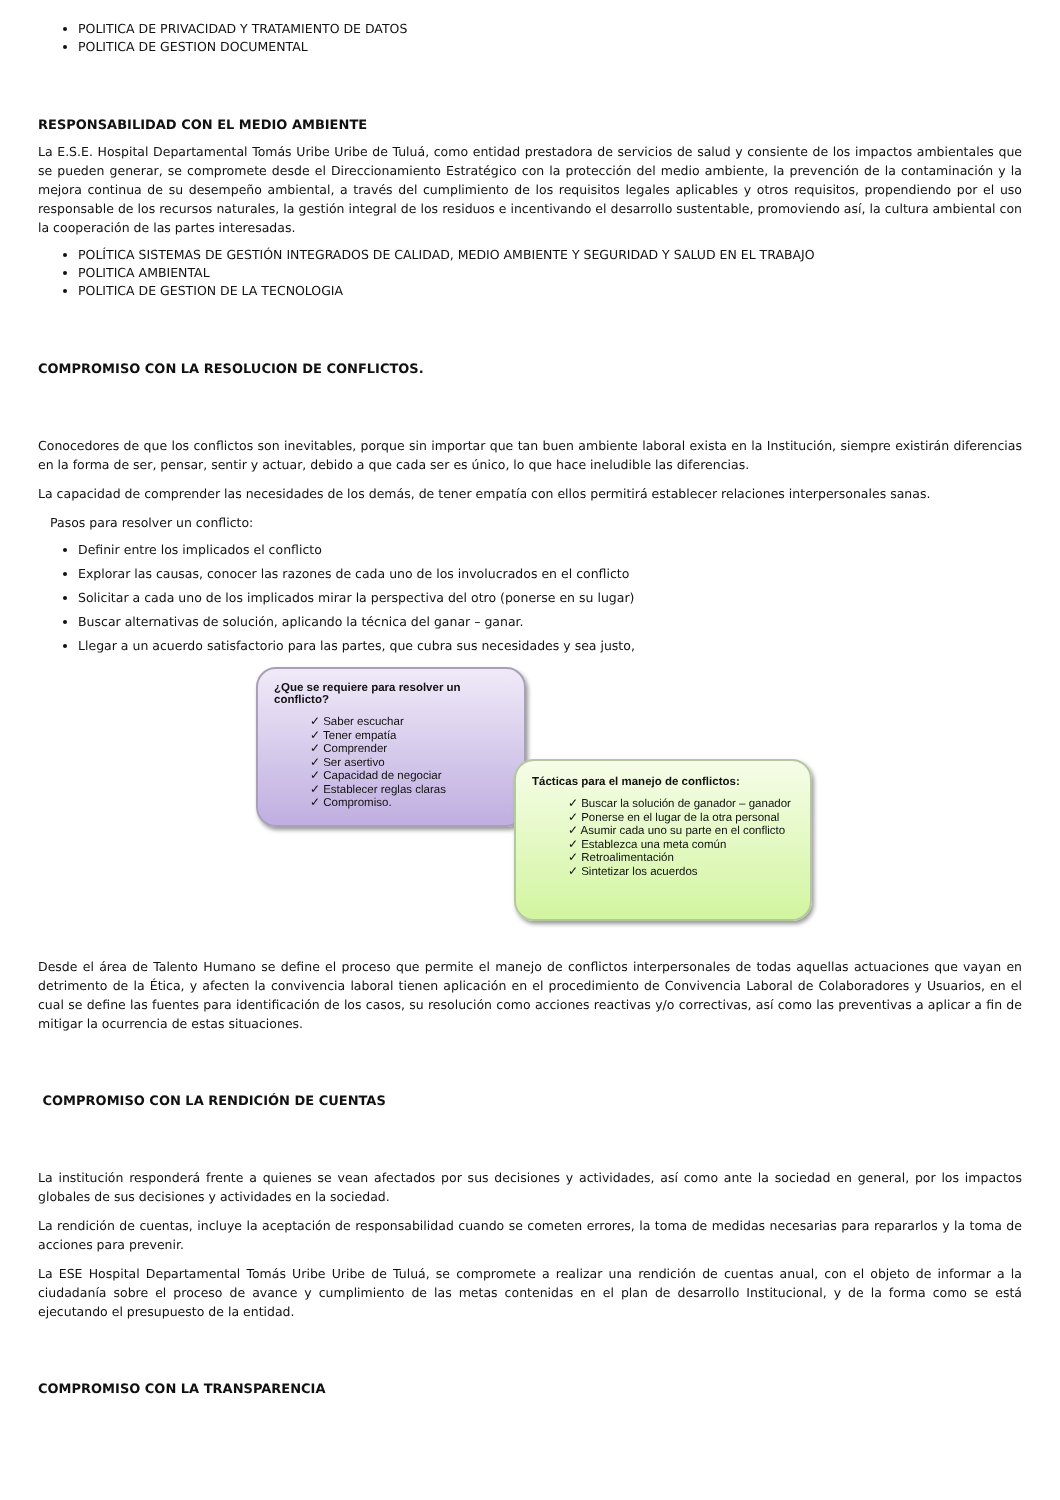POLITICA DE PRIVACIDAD Y TRATAMIENTO DE DATOS
POLITICA DE GESTION DOCUMENTAL
RESPONSABILIDAD CON EL MEDIO AMBIENTE
La E.S.E. Hospital Departamental Tomás Uribe Uribe de Tuluá, como entidad prestadora de servicios de salud y consiente de los impactos ambientales que se pueden generar, se compromete desde el Direccionamiento Estratégico con la protección del medio ambiente, la prevención de la contaminación y la mejora continua de su desempeño ambiental, a través del cumplimiento de los requisitos legales aplicables y otros requisitos, propendiendo por el uso responsable de los recursos naturales, la gestión integral de los residuos e incentivando el desarrollo sustentable, promoviendo así, la cultura ambiental con la cooperación de las partes interesadas.
POLÍTICA SISTEMAS DE GESTIÓN INTEGRADOS DE CALIDAD, MEDIO AMBIENTE Y SEGURIDAD Y SALUD EN EL TRABAJO
POLITICA AMBIENTAL
POLITICA DE GESTION DE LA TECNOLOGIA
COMPROMISO CON LA RESOLUCION DE CONFLICTOS.
Conocedores de que los conflictos son inevitables, porque sin importar que tan buen ambiente laboral exista en la Institución, siempre existirán diferencias en la forma de ser, pensar, sentir y actuar, debido a que cada ser es único, lo que hace ineludible las diferencias.
La capacidad de comprender las necesidades de los demás, de tener empatía con ellos permitirá establecer relaciones interpersonales sanas.
Pasos para resolver un conflicto:
Definir entre los implicados el conflicto
Explorar las causas, conocer las razones de cada uno de los involucrados en el conflicto
Solicitar a cada uno de los implicados mirar la perspectiva del otro (ponerse en su lugar)
Buscar alternativas de solución, aplicando la técnica del ganar – ganar.
Llegar a un acuerdo satisfactorio para las partes, que cubra sus necesidades y sea justo,
¿Que se requiere para resolver un conflicto?
✓ Saber escuchar
✓ Tener empatía
✓ Comprender
✓ Ser asertivo
✓ Capacidad de negociar
✓ Establecer reglas claras
✓ Compromiso.
Tácticas para el manejo de conflictos:
✓ Buscar la solución de ganador – ganador
✓ Ponerse en el lugar de la otra personal
✓ Asumir cada uno su parte en el conflicto
✓ Establezca una meta común
✓ Retroalimentación
✓ Sintetizar los acuerdos
Desde el área de Talento Humano se define el proceso que permite el manejo de conflictos interpersonales de todas aquellas actuaciones que vayan en detrimento de la Ética, y afecten la convivencia laboral tienen aplicación en el procedimiento de Convivencia Laboral de Colaboradores y Usuarios, en el cual se define las fuentes para identificación de los casos, su resolución como acciones reactivas y/o correctivas, así como las preventivas a aplicar a fin de mitigar la ocurrencia de estas situaciones.
COMPROMISO CON LA RENDICIÓN DE CUENTAS
La institución responderá frente a quienes se vean afectados por sus decisiones y actividades, así como ante la sociedad en general, por los impactos globales de sus decisiones y actividades en la sociedad.
La rendición de cuentas, incluye la aceptación de responsabilidad cuando se cometen errores, la toma de medidas necesarias para repararlos y la toma de acciones para prevenir.
La ESE Hospital Departamental Tomás Uribe Uribe de Tuluá, se compromete a realizar una rendición de cuentas anual, con el objeto de informar a la ciudadanía sobre el proceso de avance y cumplimiento de las metas contenidas en el plan de desarrollo Institucional, y de la forma como se está ejecutando el presupuesto de la entidad.
COMPROMISO CON LA TRANSPARENCIA